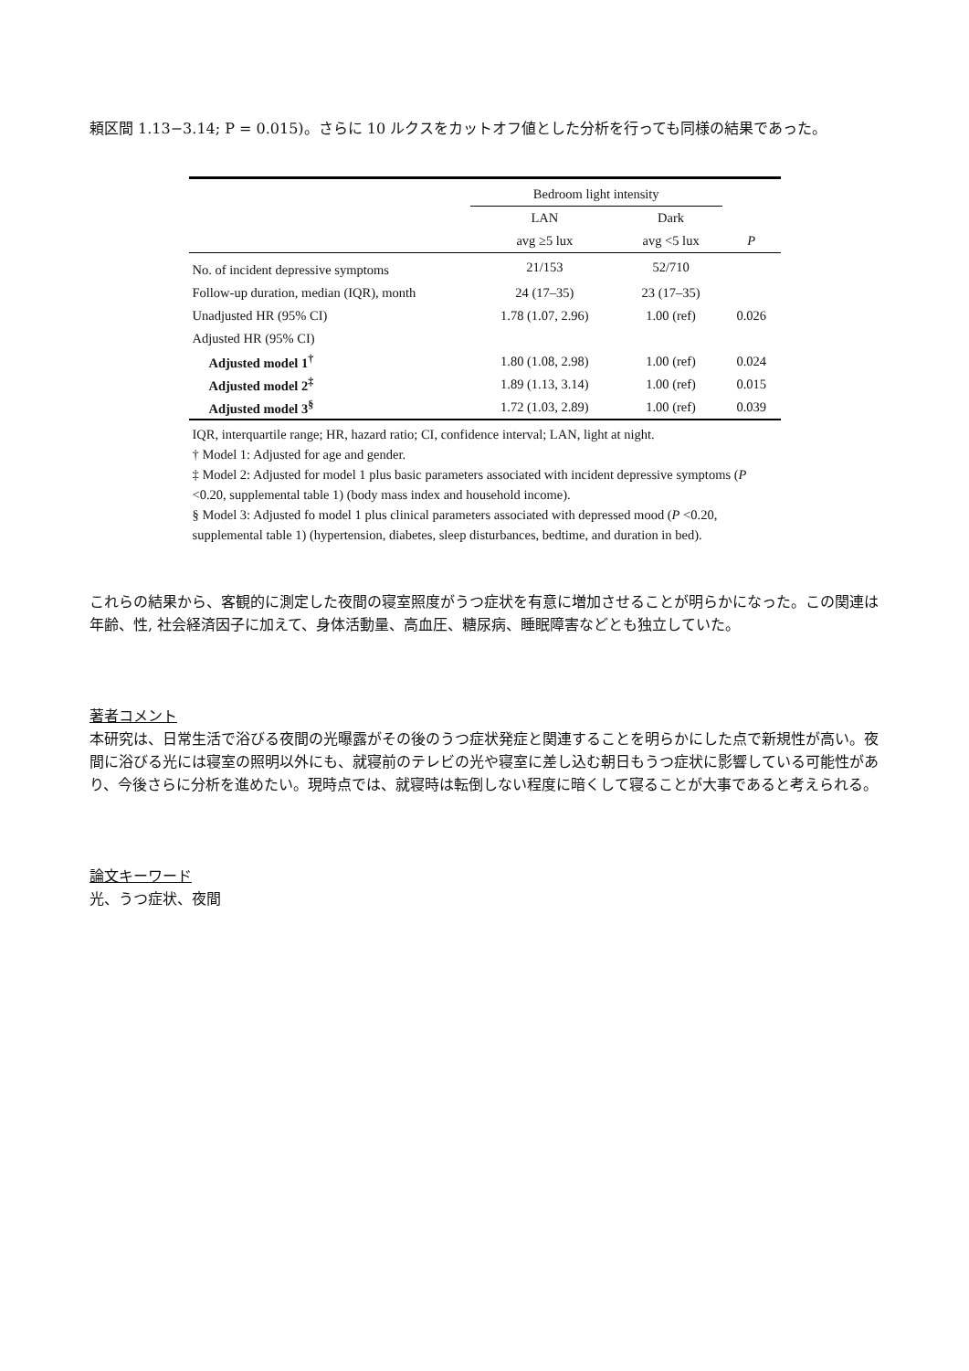頼区間 1.13−3.14; P = 0.015)。さらに 10 ルクスをカットオフ値とした分析を行っても同様の結果であった。
| | Bedroom light intensity | | |
| --- | --- | --- | --- |
| | LAN | Dark | |
| | avg ≥5 lux | avg <5 lux | P |
| No. of incident depressive symptoms | 21/153 | 52/710 | |
| Follow-up duration, median (IQR), month | 24 (17–35) | 23 (17–35) | |
| Unadjusted HR (95% CI) | 1.78 (1.07, 2.96) | 1.00 (ref) | 0.026 |
| Adjusted HR (95% CI) | | | |
| Adjusted model 1<sup>†</sup> | 1.80 (1.08, 2.98) | 1.00 (ref) | 0.024 |
| Adjusted model 2<sup>‡</sup> | 1.89 (1.13, 3.14) | 1.00 (ref) | 0.015 |
| Adjusted model 3<sup>§</sup> | 1.72 (1.03, 2.89) | 1.00 (ref) | 0.039 |
IQR, interquartile range; HR, hazard ratio; CI, confidence interval; LAN, light at night.
† Model 1: Adjusted for age and gender.
‡ Model 2: Adjusted for model 1 plus basic parameters associated with incident depressive symptoms (P <0.20, supplemental table 1) (body mass index and household income).
§ Model 3: Adjusted fo model 1 plus clinical parameters associated with depressed mood (P <0.20, supplemental table 1) (hypertension, diabetes, sleep disturbances, bedtime, and duration in bed).
これらの結果から、客観的に測定した夜間の寝室照度がうつ症状を有意に増加させることが明らかになった。この関連は年齢、性, 社会経済因子に加えて、身体活動量、高血圧、糖尿病、睡眠障害などとも独立していた。
著者コメント
本研究は、日常生活で浴びる夜間の光曝露がその後のうつ症状発症と関連することを明らかにした点で新規性が高い。夜間に浴びる光には寝室の照明以外にも、就寝前のテレビの光や寝室に差し込む朝日もうつ症状に影響している可能性があり、今後さらに分析を進めたい。現時点では、就寝時は転倒しない程度に暗くして寝ることが大事であると考えられる。
論文キーワード
光、うつ症状、夜間